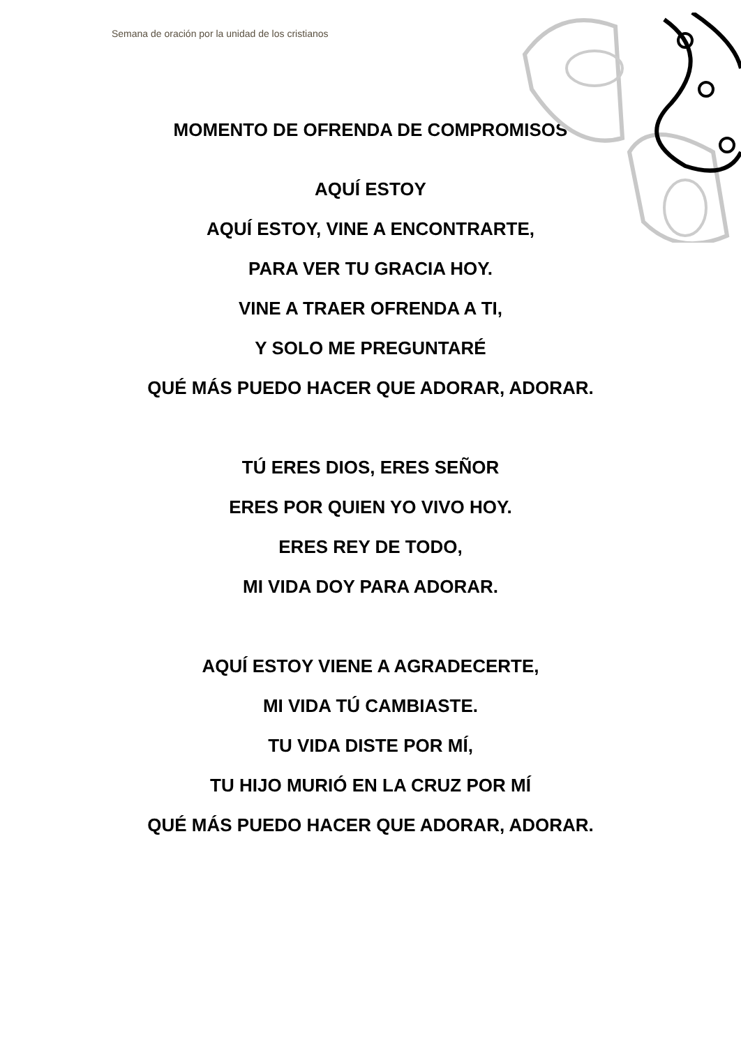Semana de oración por la unidad de los cristianos
MOMENTO DE OFRENDA DE COMPROMISOS
AQUÍ ESTOY
AQUÍ ESTOY, VINE A ENCONTRARTE,
PARA VER TU GRACIA HOY.
VINE A TRAER OFRENDA A TI,
Y SOLO ME PREGUNTARÉ
QUÉ MÁS PUEDO HACER QUE ADORAR, ADORAR.
TÚ ERES DIOS, ERES SEÑOR
ERES POR QUIEN YO VIVO HOY.
ERES REY DE TODO,
MI VIDA DOY PARA ADORAR.
AQUÍ ESTOY VIENE A AGRADECERTE,
MI VIDA TÚ CAMBIASTE.
TU VIDA DISTE POR MÍ,
TU HIJO MURIÓ EN LA CRUZ POR MÍ
QUÉ MÁS PUEDO HACER QUE ADORAR, ADORAR.